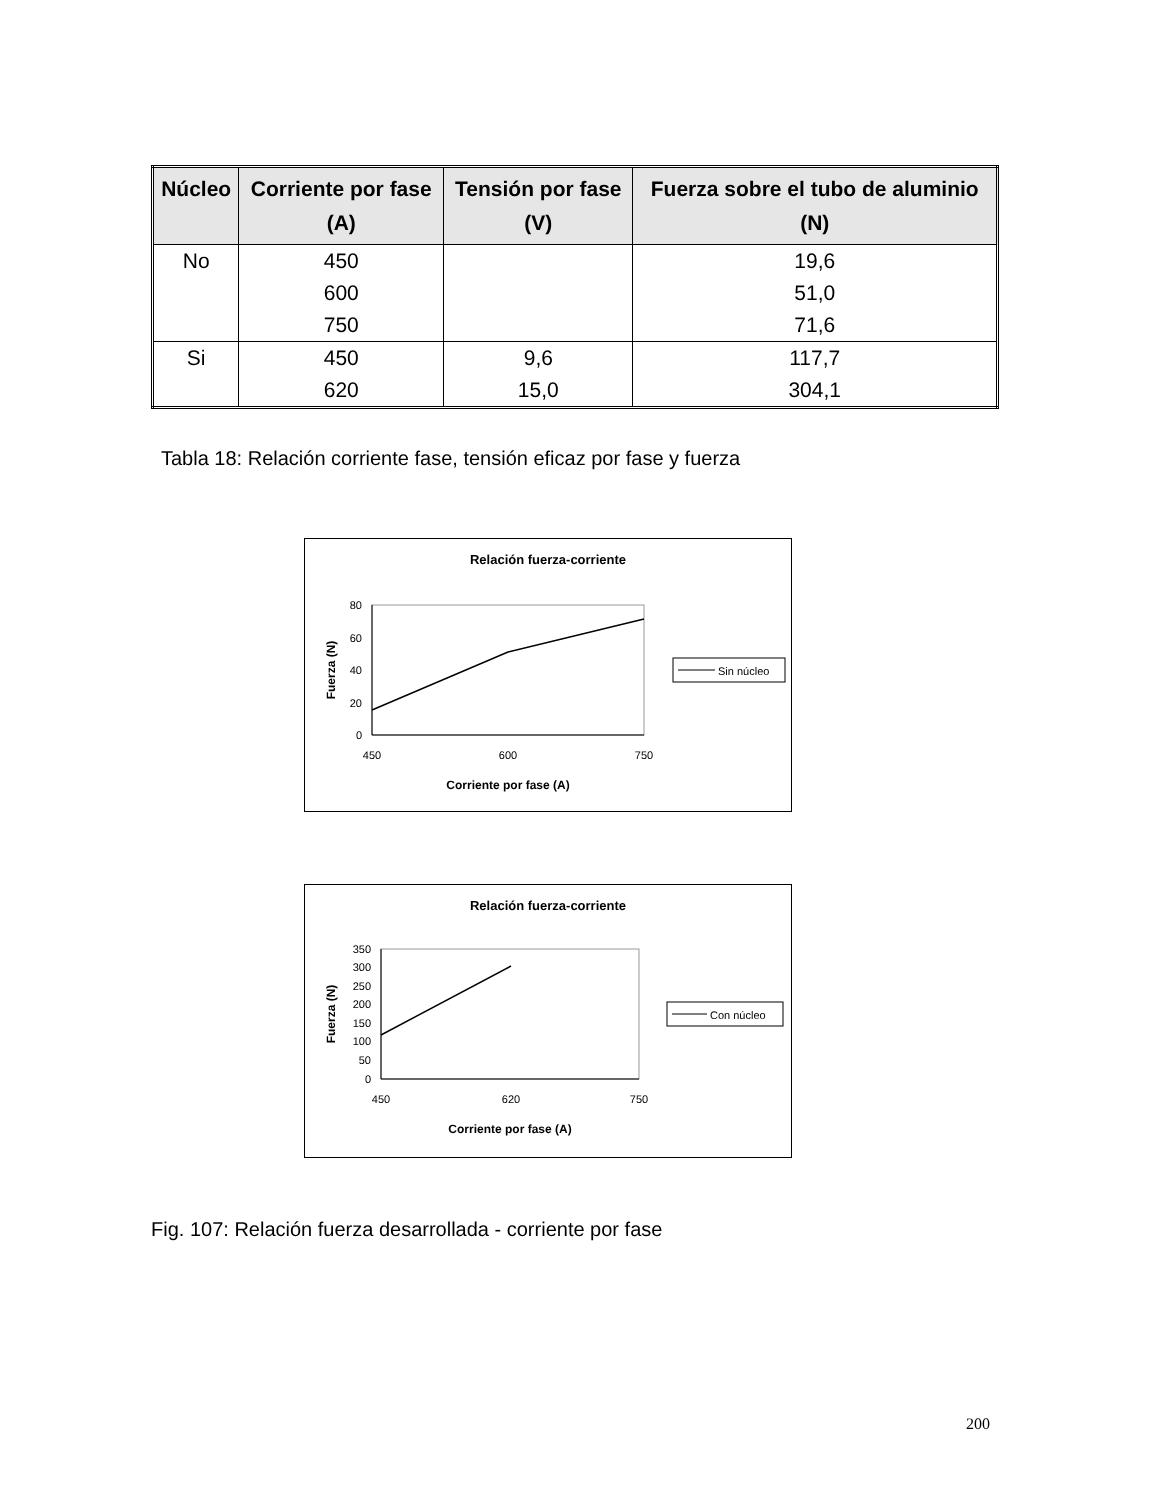| Núcleo | Corriente por fase (A) | Tensión por fase (V) | Fuerza sobre el tubo de aluminio (N) |
| --- | --- | --- | --- |
| No | 450 | | 19,6 |
| | 600 | | 51,0 |
| | 750 | | 71,6 |
| Si | 450 | 9,6 | 117,7 |
| | 620 | 15,0 | 304,1 |
Tabla 18: Relación corriente fase, tensión eficaz por fase y fuerza
Relación fuerza-corriente
80
60
40
20
0
450
600
750
Corriente por fase (A)
Fuerza (N)
Sin núcleo
Relación fuerza-corriente
350
300
250
200
150
100
50
0
450
620
750
Corriente por fase (A)
Fuerza (N)
Con núcleo
Fig. 107: Relación fuerza desarrollada - corriente por fase
200